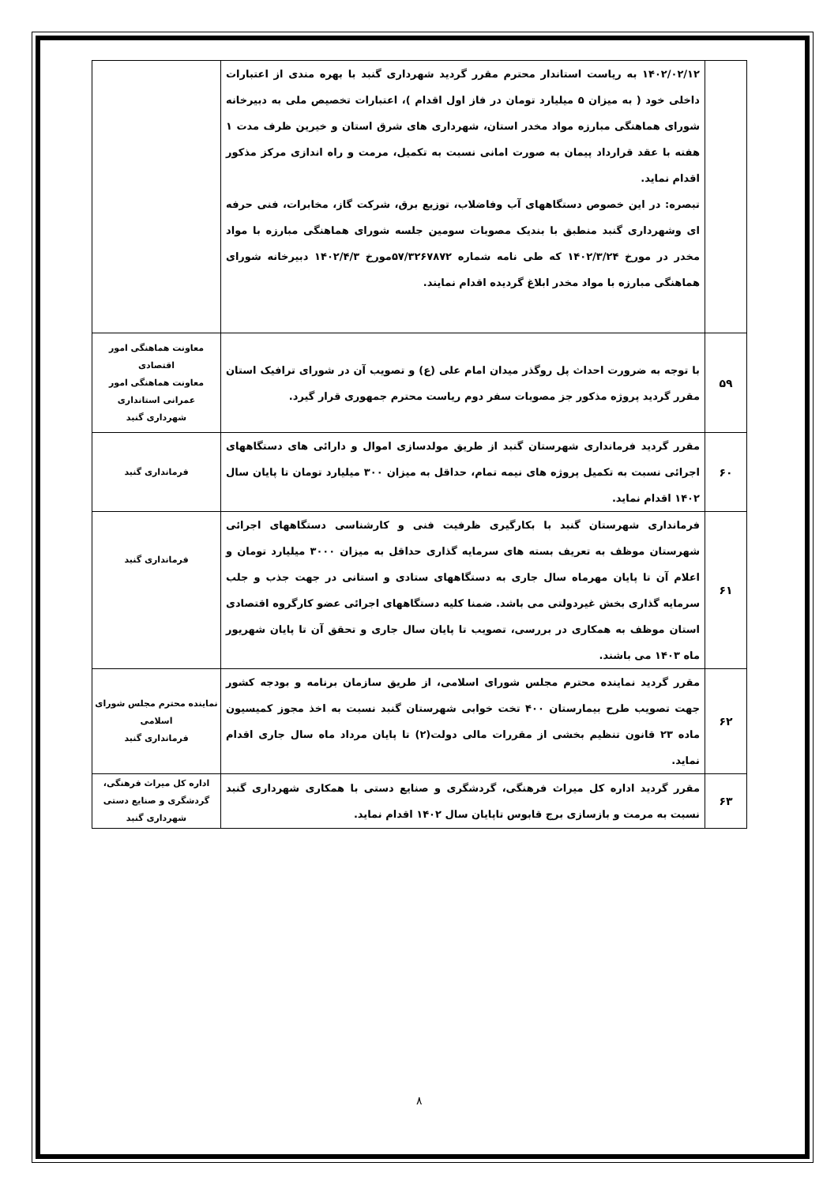| | ۱۴۰۲/۰۲/۱۲ به ریاست استاندار محترم مقرر گردید شهرداری گنبد با بهره مندی از اعتبارات داخلی خود ( به میزان ۵ میلیارد تومان در فاز اول اقدام )، اعتبارات تخصیص ملی به دبیرخانه شورای هماهنگی مبارزه مواد مخدر استان، شهرداری های شرق استان و خیرین ظرف مدت ۱ هفته با عقد قرارداد پیمان به صورت امانی نسبت به تکمیل، مرمت و راه اندازی مرکز مذکور اقدام نماید. تبصره: در این خصوص دستگاههای آب وفاضلاب، توزیع برق، شرکت گاز، مخابرات، فنی حرفه ای وشهرداری گنبد منطبق با بندیک مصوبات سومین جلسه شورای هماهنگی مبارزه با مواد مخدر در مورخ ۱۴۰۲/۳/۲۴ که طی نامه شماره ۵۷/۳۲۶۷۸۷۲مورخ ۱۴۰۲/۴/۳ دبیرخانه شورای هماهنگی مبارزه با مواد مخدر ابلاغ گردیده اقدام نمایند. | |
| ۵۹ | با توجه به ضرورت احداث پل روگذر میدان امام علی (ع) و تصویب آن در شورای ترافیک استان مقرر گردید پروژه مذکور جز مصوبات سفر دوم ریاست محترم جمهوری قرار گیرد. | معاونت هماهنگی امور اقتصادی معاونت هماهنگی امور عمرانی استانداری شهرداری گنبد |
| ۶۰ | مقرر گردید فرمانداری شهرستان گنبد از طریق مولدسازی اموال و دارائی های دستگاههای اجرائی نسبت به تکمیل پروژه های نیمه تمام، حداقل به میزان ۳۰۰ میلیارد تومان تا پایان سال ۱۴۰۲ اقدام نماید. | فرمانداری گنبد |
| ۶۱ | فرمانداری شهرستان گنبد با بکارگیری ظرفیت فنی و کارشناسی دستگاههای اجرائی شهرستان موظف به تعریف بسته های سرمایه گذاری حداقل به میزان ۳۰۰۰ میلیارد تومان و اعلام آن تا پایان مهرماه سال جاری به دستگاههای ستادی و استانی در جهت جذب و جلب سرمایه گذاری بخش غیردولتی می باشد. ضمنا کلیه دستگاههای اجرائی عضو کارگروه اقتصادی استان موظف به همکاری در بررسی، تصویب تا پایان سال جاری و تحقق آن تا پایان شهریور ماه ۱۴۰۳ می باشند. | فرمانداری گنبد |
| ۶۲ | مقرر گردید نماینده محترم مجلس شورای اسلامی، از طریق سازمان برنامه و بودجه کشور جهت تصویب طرح بیمارستان ۴۰۰ تخت خوابی شهرستان گنبد نسبت به اخذ مجوز کمیسیون ماده ۲۳ قانون تنظیم بخشی از مقررات مالی دولت(۲) تا پایان مرداد ماه سال جاری اقدام نماید. | نماینده محترم مجلس شورای اسلامی فرمانداری گنبد |
| ۶۳ | مقرر گردید اداره کل میراث فرهنگی، گردشگری و صنایع دستی با همکاری شهرداری گنبد نسبت به مرمت و بازسازی برج قابوس تاپایان سال ۱۴۰۲ اقدام نماید. | اداره کل میراث فرهنگی، گردشگری و صنایع دستی شهرداری گنبد |
۸